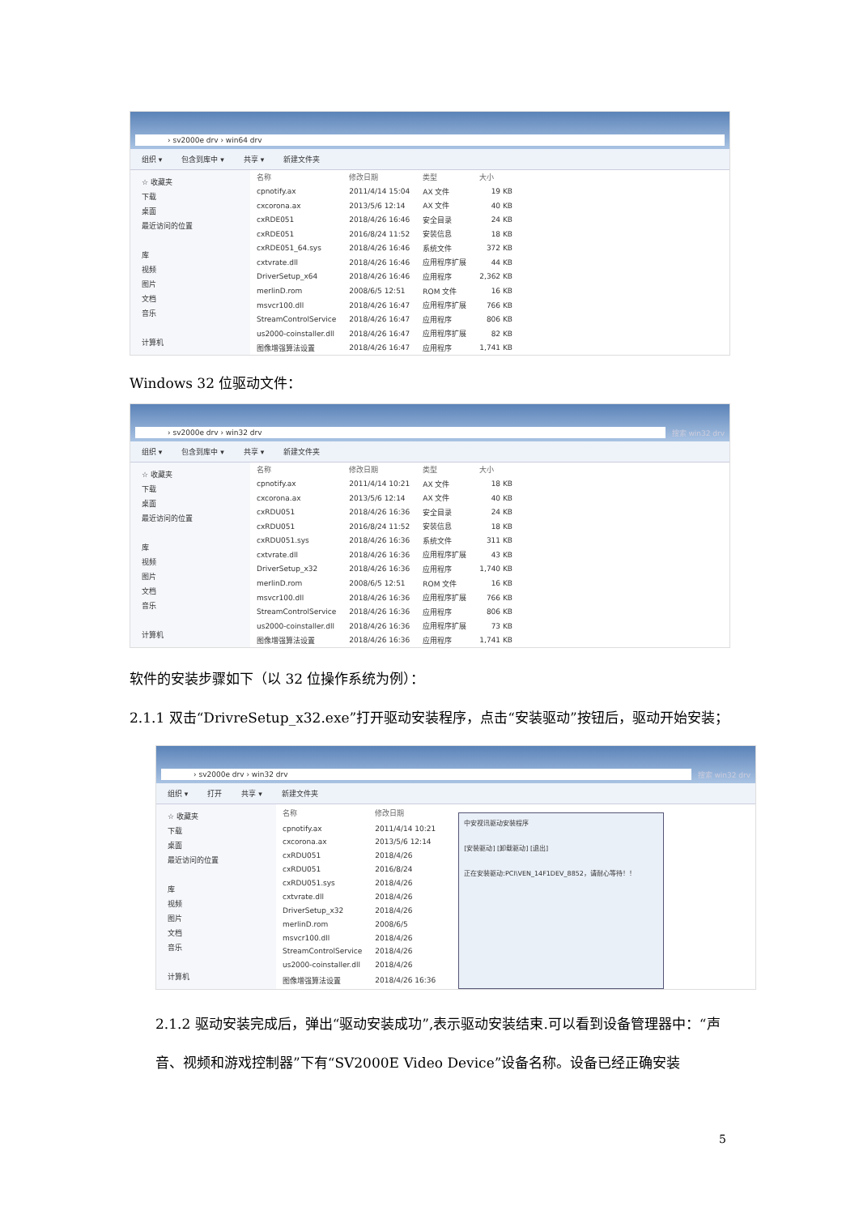› sv2000e drv › win64 drv
组织 ▾ 包含到库中 ▾ 共享 ▾ 新建文件夹
☆ 收藏夹
下载
桌面
最近访问的位置
库
视频
图片
文档
音乐
计算机
| 名称 | 修改日期 | 类型 | 大小 |
| --- | --- | --- | --- |
| cpnotify.ax | 2011/4/14 15:04 | AX 文件 | 19 KB |
| cxcorona.ax | 2013/5/6 12:14 | AX 文件 | 40 KB |
| cxRDE051 | 2018/4/26 16:46 | 安全目录 | 24 KB |
| cxRDE051 | 2016/8/24 11:52 | 安装信息 | 18 KB |
| cxRDE051_64.sys | 2018/4/26 16:46 | 系统文件 | 372 KB |
| cxtvrate.dll | 2018/4/26 16:46 | 应用程序扩展 | 44 KB |
| DriverSetup_x64 | 2018/4/26 16:46 | 应用程序 | 2,362 KB |
| merlinD.rom | 2008/6/5 12:51 | ROM 文件 | 16 KB |
| msvcr100.dll | 2018/4/26 16:47 | 应用程序扩展 | 766 KB |
| StreamControlService | 2018/4/26 16:47 | 应用程序 | 806 KB |
| us2000-coinstaller.dll | 2018/4/26 16:47 | 应用程序扩展 | 82 KB |
| 图像增强算法设置 | 2018/4/26 16:47 | 应用程序 | 1,741 KB |
Windows 32 位驱动文件：
› sv2000e drv › win32 drv
搜索 win32 drv
组织 ▾ 包含到库中 ▾ 共享 ▾ 新建文件夹
☆ 收藏夹
下载
桌面
最近访问的位置
库
视频
图片
文档
音乐
计算机
| 名称 | 修改日期 | 类型 | 大小 |
| --- | --- | --- | --- |
| cpnotify.ax | 2011/4/14 10:21 | AX 文件 | 18 KB |
| cxcorona.ax | 2013/5/6 12:14 | AX 文件 | 40 KB |
| cxRDU051 | 2018/4/26 16:36 | 安全目录 | 24 KB |
| cxRDU051 | 2016/8/24 11:52 | 安装信息 | 18 KB |
| cxRDU051.sys | 2018/4/26 16:36 | 系统文件 | 311 KB |
| cxtvrate.dll | 2018/4/26 16:36 | 应用程序扩展 | 43 KB |
| DriverSetup_x32 | 2018/4/26 16:36 | 应用程序 | 1,740 KB |
| merlinD.rom | 2008/6/5 12:51 | ROM 文件 | 16 KB |
| msvcr100.dll | 2018/4/26 16:36 | 应用程序扩展 | 766 KB |
| StreamControlService | 2018/4/26 16:36 | 应用程序 | 806 KB |
| us2000-coinstaller.dll | 2018/4/26 16:36 | 应用程序扩展 | 73 KB |
| 图像增强算法设置 | 2018/4/26 16:36 | 应用程序 | 1,741 KB |
软件的安装步骤如下（以 32 位操作系统为例）：
2.1.1 双击“DrivreSetup_x32.exe”打开驱动安装程序，点击“安装驱动”按钮后，驱动开始安装；
› sv2000e drv › win32 drv
搜索 win32 drv
组织 ▾ 打开 共享 ▾ 新建文件夹
☆ 收藏夹
下载
桌面
最近访问的位置
库
视频
图片
文档
音乐
计算机
| 名称 | 修改日期 |
| --- | --- |
| cpnotify.ax | 2011/4/14 10:21 |
| cxcorona.ax | 2013/5/6 12:14 |
| cxRDU051 | 2018/4/26 |
| cxRDU051 | 2016/8/24 |
| cxRDU051.sys | 2018/4/26 |
| cxtvrate.dll | 2018/4/26 |
| DriverSetup_x32 | 2018/4/26 |
| merlinD.rom | 2008/6/5 |
| msvcr100.dll | 2018/4/26 |
| StreamControlService | 2018/4/26 |
| us2000-coinstaller.dll | 2018/4/26 |
| 图像增强算法设置 | 2018/4/26 16:36 |
中安视讯驱动安装程序
[安装驱动] [卸载驱动] [退出]
正在安装驱动:PCI\VEN_14F1DEV_8852，请耐心等待！！
2.1.2 驱动安装完成后，弹出“驱动安装成功”,表示驱动安装结束.可以看到设备管理器中：“声音、视频和游戏控制器”下有“SV2000E Video Device”设备名称。设备已经正确安装
5